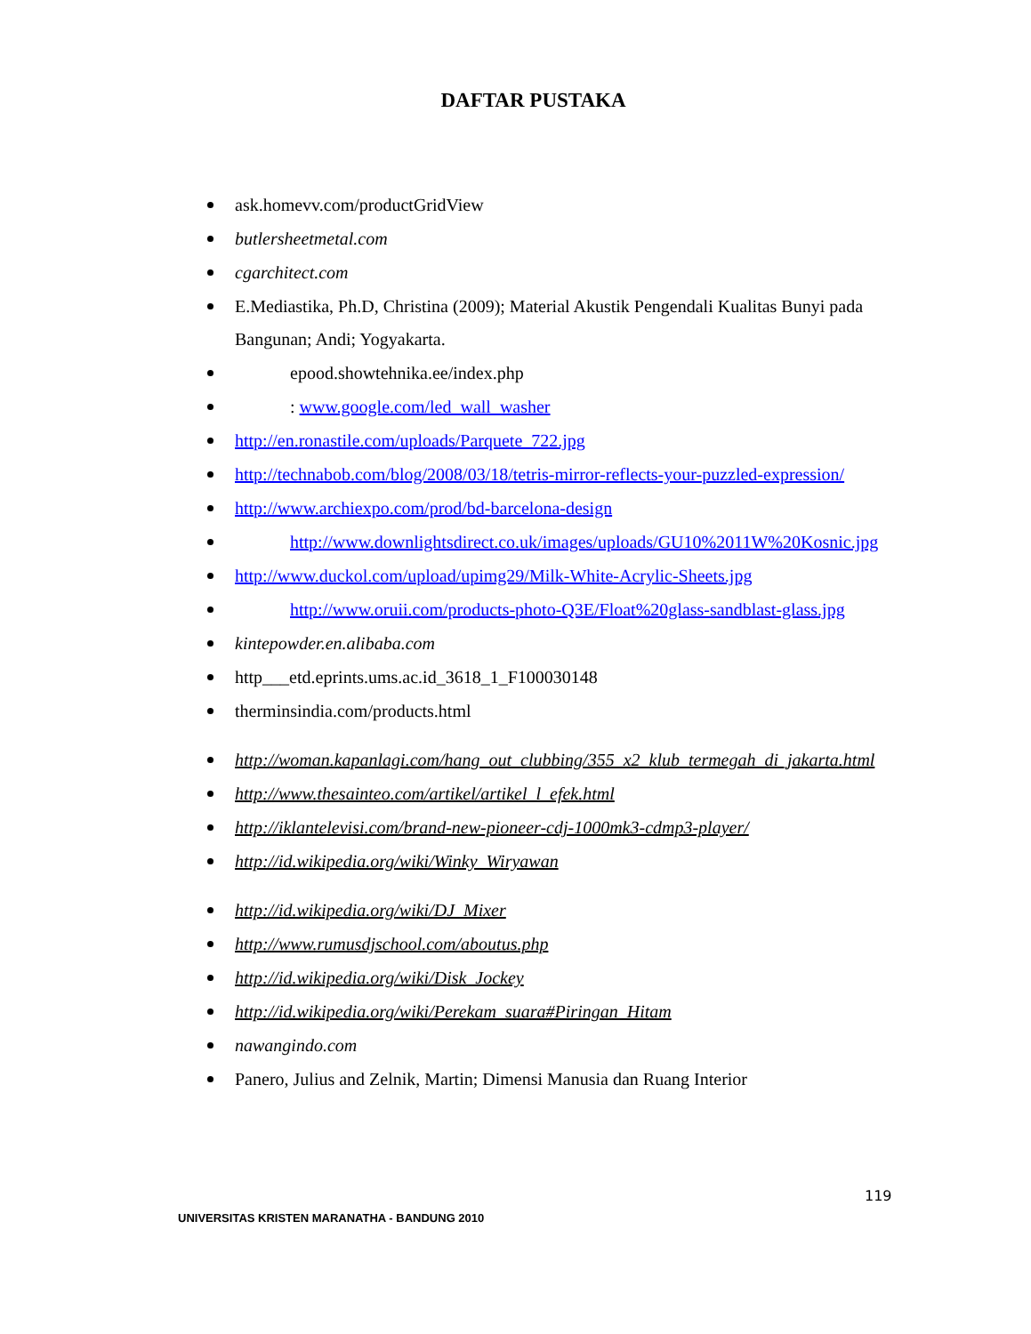DAFTAR PUSTAKA
ask.homevv.com/productGridView
butlersheetmetal.com
cgarchitect.com
E.Mediastika, Ph.D, Christina (2009); Material Akustik Pengendali Kualitas Bunyi pada Bangunan; Andi; Yogyakarta.
epood.showtehnika.ee/index.php
: www.google.com/led_wall_washer
http://en.ronastile.com/uploads/Parquete_722.jpg
http://technabob.com/blog/2008/03/18/tetris-mirror-reflects-your-puzzled-expression/
http://www.archiexpo.com/prod/bd-barcelona-design
http://www.downlightsdirect.co.uk/images/uploads/GU10%2011W%20Kosnic.jpg
http://www.duckol.com/upload/upimg29/Milk-White-Acrylic-Sheets.jpg
http://www.oruii.com/products-photo-Q3E/Float%20glass-sandblast-glass.jpg
kintepowder.en.alibaba.com
http___etd.eprints.ums.ac.id_3618_1_F100030148
therminsindia.com/products.html
http://woman.kapanlagi.com/hang_out_clubbing/355_x2_klub_termegah_di_jakarta.html
http://www.thesainteo.com/artikel/artikel_l_efek.html
http://iklantelevisi.com/brand-new-pioneer-cdj-1000mk3-cdmp3-player/
http://id.wikipedia.org/wiki/Winky_Wiryawan
http://id.wikipedia.org/wiki/DJ_Mixer
http://www.rumusdjschool.com/aboutus.php
http://id.wikipedia.org/wiki/Disk_Jockey
http://id.wikipedia.org/wiki/Perekam_suara#Piringan_Hitam
nawangindo.com
Panero, Julius and Zelnik, Martin; Dimensi Manusia dan Ruang Interior
119
UNIVERSITAS KRISTEN MARANATHA - BANDUNG 2010